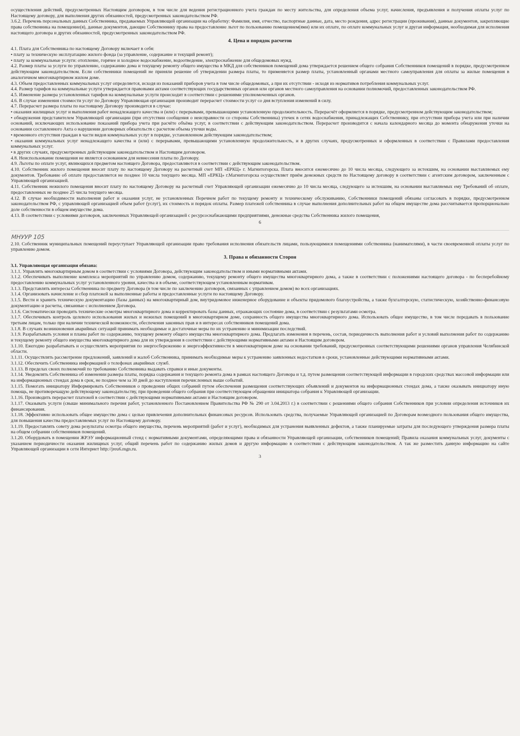осуществления действий, предусмотренных Настоящим договором, в том числе для ведения регистрационного учета граждан по месту жительства, для определения объема услуг, начисления, предъявления и получения оплаты услуг по Настоящему договору, для выполнения других обязанностей, предусмотренных законодательством РФ.
3.6.2. Перечень персональных данных Собственника, предаваемых Управляющей организации на обработку: Фамилия, имя, отчество, паспортные данные, дата, место рождения, адрес регистрации (проживания), данные документов, закрепляющие права собственника на помещение(я), данные документов, дающие Собственнику права на предоставление льгот по пользованию помещением(ями) или их оплате, по оплате коммунальных услуг и другая информация, необходимая для исполнения настоящего договора и других обязанностей, предусмотренных законодательством РФ.
4. Цена и порядок расчетов
4.1. Плата для Собственника по настоящему Договору включает в себя:
• плату за техническую эксплуатацию жилого фонда (за управление, содержание и текущий ремонт);
• плату за коммунальные услуги: отопление, горячее и холодное водоснабжение, водоотведение, электроснабжение для общедомовых нужд.
4.2. Размер платы за услуги по управлению, содержанию дома и текущему ремонту общего имущества в МКД для собственников помещений дома утверждается решением общего собрания Собственников помещений в порядке, предусмотренном действующим законодательством. Если собственники помещений не приняли решение об утверждении размера платы, то применяется размер платы, установленный органами местного самоуправления для оплаты за жилые помещения в аналогичном многоквартирном жилом доме.
4.3. Объем предоставленных коммунальных услуг определяется, исходя из показаний приборов учета в том числе общедомовых, а при их отсутствии - исходя из нормативов потребления коммунальных услуг.
4.4. Размер тарифов на коммунальные услуги утверждается правовыми актами соответствующих государственных органов или органов местного самоуправления на основании полномочий, предоставленных законодательством РФ.
4.5. Изменение размера установленных тарифов на коммунальные услуги происходит в соответствии с решениями уполномоченных органов.
4.6. В случае изменения стоимости услуг по Договору Управляющая организация производит перерасчет стоимости услуг со дня вступления изменений в силу.
4.7. Перерасчет размера платы по настоящему Договору производится в случае:
• оказания жилищных услуг и выполнения работ ненадлежащего качества и (или) с перерывами, превышающими установленную продолжительность. Перерасчёт оформляется в порядке, предусмотренном действующим законодательством;
• обнаружения представителем Управляющей организации (при отсутствии сообщения о неисправности со стороны Собственника) утечек в сетях водоснабжения, принадлежащих Собственнику, при отсутствии прибора учета или при наличии оснований, исключающих использование показаний прибора учета при расчёте объёма услуг, в соответствии с действующим законодательством. Перерасчет производится с начала календарного месяца до момента обнаружения утечки на основании составленного Акта о нарушении договорных обязательств с расчетом объема утечки воды.
• временного отсутствия граждан в части видов коммунальных услуг в порядке, установленном действующим законодательством;
• оказания коммунальных услуг ненадлежащего качества и (или) с перерывами, превышающими установленную продолжительность, и в других случаях, предусмотренных и оформленных в соответствии с Правилами предоставления коммунальных услуг.
• в других случаях, предусмотренных действующим законодательством и Настоящим договором.
4.8. Неиспользование помещения не является основанием для невнесения платы по Договору.
4.9. Льготы по оплате услуг, являющихся предметом настоящего Договора, предоставляются в соответствии с действующим законодательством.
4.10. Собственник жилого помещения вносит плату по настоящему Договору на расчетный счет МП «ЕРКЦ» г. Магнитогорска. Плата вносится ежемесячно до 10 числа месяца, следующего за истекшим, на основании выставляемых ему документов. Требование об оплате предоставляется не позднее 10 числа текущего месяца. МП «ЕРКЦ» г.Магнитогорска осуществляет приём денежных средств по Настоящему договору в соответствии с агентским договором, заключенным с Управляющей организацией.
4.11. Собственник нежилого помещения вносит плату по настоящему Договору на расчетный счет Управляющей организации ежемесячно до 10 числа месяца, следующего за истекшим, на основании выставляемых ему Требований об оплате, предоставленных не позднее 25 числа текущего месяца.
4.12. В случае необходимости выполнения работ и оказания услуг, не установленных Перечнем работ по текущему ремонту и техническому обслуживанию, Собственники помещений обязаны согласовать в порядке, предусмотренном законодательством РФ, с управляющей организацией объем работ (услуг), их стоимость и порядок оплаты. Размер платежей собственника в случае выполнения дополнительных работ на общем имуществе дома рассчитывается пропорционально доле собственности в общем имуществе дома.
4.13. В соответствии с условиями договоров, заключенных Управляющей организацией с ресурсоснабжающими предприятиями, денежные средства Собственника жилого помещения,
6
МНУУР 105
2.10. Собственник муниципальных помещений переуступает Управляющей организации право требования исполнения обязательств лицами, пользующимися помещениями собственника (нанимателями), в части своевременной оплаты услуг по управлению домом.
3. Права и обязанности Сторон
3.1. Управляющая организация обязана:
3.1.1. Управлять многоквартирным домом в соответствии с условиями Договора, действующим законодательством и иными нормативными актами.
3.1.2. Обеспечивать выполнение комплекса мероприятий по управлению домом, содержанию, текущему ремонту общего имущества многоквартирного дома, а также в соответствии с положениями настоящего договора - по бесперебойному предоставлению коммунальных услуг установленного уровня, качества и в объеме, соответствующем установленным нормативам.
3.1.3. Представлять интересы Собственника по предмету Договора (в том числе по заключению договоров, связанных с управлением домом) во всех организациях.
3.1.4. Организовать начисление и сбор платежей за выполненные работы и предоставленные услуги по настоящему Договору.
3.1.5. Вести и хранить техническую документацию (базы данных) на многоквартирный дом, внутридомовое инженерное оборудование и объекты придомового благоустройства, а также бухгалтерскую, статистическую, хозяйственно-финансовую документацию и расчеты, связанные с исполнением Договора.
3.1.6. Систематически проводить технические осмотры многоквартирного дома и корректировать базы данных, отражающих состояние дома, в соответствии с результатами осмотра.
3.1.7. Обеспечивать контроль целевого использования жилых и нежилых помещений в многоквартирном доме, сохранность общего имущества многоквартирного дома. Использовать общее имущество, в том числе передавать в пользование третьим лицам, только при наличии технической возможности, обеспечения законных прав и в интересах собственников помещений дома.
3.1.8. В случаях возникновения аварийных ситуаций принимать необходимые и достаточные меры по их устранению и минимизации последствий.
3.1.9. Разрабатывать условия и планы работ по содержанию, текущему ремонту общего имущества многоквартирного дома. Предлагать изменения в перечень, состав, периодичность выполнения работ и условий выполнения работ по содержанию и текущему ремонту общего имущества многоквартирного дома для их утверждения в соответствии с действующими нормативными актами и Настоящим договором.
3.1.10. Ежегодно разрабатывать и осуществлять мероприятия по энергосбережению и энергоэффективности в многоквартирном доме на основании требований, предусмотренных соответствующими решениями органов управления Челябинской области.
3.1.11. Осуществлять рассмотрение предложений, заявлений и жалоб Собственника, принимать необходимые меры к устранению заявленных недостатков в сроки, установленные действующими нормативными актами.
3.1.12. Обеспечить Собственника информацией о телефонах аварийных служб.
3.1.13. В пределах своих полномочий по требованию Собственника выдавать справки и иные документы.
3.1.14. Уведомлять Собственника об изменении размера платы, порядка содержания и текущего ремонта дома в рамках настоящего Договора и т.д. путем размещения соответствующей информации в городских средствах массовой информации или на информационных стендах дома в срок, не позднее чем за 30 дней до наступления перечисленных выше событий.
3.1.15. Помогать инициатору Информировать Собственников о проведении общих собраний путем обеспечения размещения соответствующих объявлений и документов на информационных стендах дома, а также оказывать инициатору иную помощь, не противоречащую действующему законодательству, при проведении общего собрания при соответствующем обращении инициатора собрания к Управляющей организации.
3.1.16. Производить перерасчет платежей в соответствии с действующими нормативными актами и Настоящим договором.
3.1.17. Оказывать услуги (свыше минимального перечня работ, установленного Постановлением Правительства РФ № 290 от 3.04.2013 г.) в соответствии с решениями общего собрания Собственников при условии определения источников их финансирования.
3.1.18. Эффективно использовать общее имущество дома с целью привлечения дополнительных финансовых ресурсов. Использовать средства, получаемые Управляющей организацией по Договорам возмездного пользования общего имущества, для повышения качества предоставляемых услуг по Настоящему договору.
3.1.19. Предоставлять совету дома результаты осмотра общего имущества, перечень мероприятий (работ и услуг), необходимых для устранения выявленных дефектов, а также планируемые затраты для последующего утверждения размера платы на общем собрании собственников помещений.
3.1.20. Оборудовать в помещении ЖРЭУ информационный стенд с нормативными документами, определяющими права и обязанности Управляющей организации, собственников помещений; Правила оказания коммунальных услуг, документы с указанием периодичности оказания жилищных услуг, общий перечень работ по содержанию жилых домов и другую информацию в соответствии с действующим законодательством. А так же разместить данную информацию на сайте Управляющей организации в сети Интернет http://jreu6.mgn.ru.
3